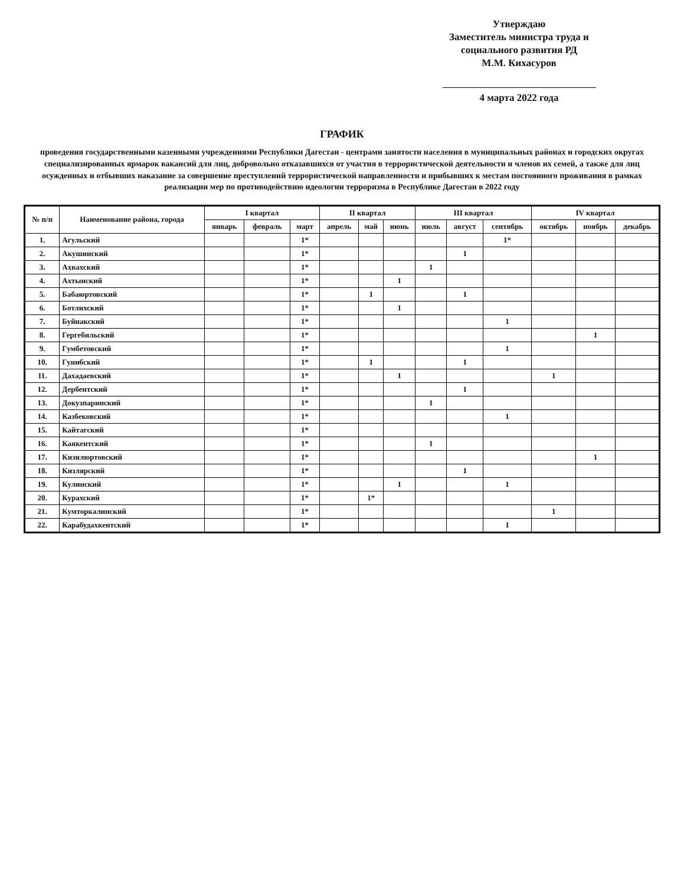Утверждаю
Заместитель министра труда и
социального развития РД
М.М. Кихасуров
4 марта 2022 года
ГРАФИК
проведения государственными казенными учреждениями Республики Дагестан - центрами занятости населения в муниципальных районах и городских округах специализированных ярмарок вакансий для лиц, добровольно отказавшихся от участия в террористической деятельности и членов их семей, а также для лиц осужденных и отбывших наказание за совершение преступлений террористической направленности и прибывших к местам постоянного проживания в рамках реализации мер по противодействию идеологии терроризма в Республике Дагестан в 2022 году
| № п/п | Наименование района, города | I квартал | | | II квартал | | | III квартал | | | IV квартал | | |
| --- | --- | --- | --- | --- | --- | --- | --- | --- | --- | --- | --- | --- | --- |
| | | январь | февраль | март | апрель | май | июнь | июль | август | сентябрь | октябрь | ноябрь | декабрь |
| 1. | Агульский | | | 1* | | | | | | 1* | | | |
| 2. | Акушинский | | | 1* | | | | | 1 | | | | |
| 3. | Ахвахский | | | 1* | | | | 1 | | | | | |
| 4. | Ахтынский | | | 1* | | | 1 | | | | | | |
| 5. | Бабаюртовский | | | 1* | | 1 | | | 1 | | | | |
| 6. | Ботлихский | | | 1* | | | 1 | | | | | | |
| 7. | Буйнакский | | | 1* | | | | | | 1 | | | |
| 8. | Гергебильский | | | 1* | | | | | | | | 1 | |
| 9. | Гумбетовский | | | 1* | | | | | | 1 | | | |
| 10. | Гунибский | | | 1* | | 1 | | | 1 | | | | |
| 11. | Дахадаевский | | | 1* | | | 1 | | | | 1 | | |
| 12. | Дербентский | | | 1* | | | | | 1 | | | | |
| 13. | Докузпаринский | | | 1* | | | | 1 | | | | | |
| 14. | Казбековский | | | 1* | | | | | | 1 | | | |
| 15. | Кайтагский | | | 1* | | | | | | | | | |
| 16. | Каякентский | | | 1* | | | | 1 | | | | | |
| 17. | Кизилюртовский | | | 1* | | | | | | | | 1 | |
| 18. | Кизлярский | | | 1* | | | | | 1 | | | | |
| 19. | Кулинский | | | 1* | | | 1 | | | 1 | | | |
| 20. | Курахский | | | 1* | | 1* | | | | | | | |
| 21. | Кумторкалинский | | | 1* | | | | | | | 1 | | |
| 22. | Карабудахкентский | | | 1* | | | | | | 1 | | | |